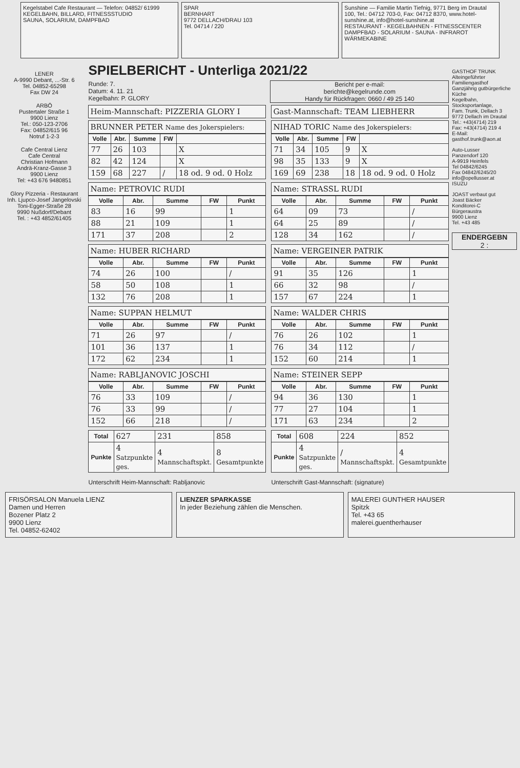Kegelstabel Cafe Restaurant — Telefon: 04852/ 61999
KEGELBAHN, BILLARD, FITNESSSTUDIO
SAUNA, SOLARIUM, DAMPFBAD
SPAR
BERNHART
9772 DELLACH/DRAU 103
Tel. 04714 / 220
Sunshine — Familie Martin Tiefnig, 9771 Berg im Drautal 100, Tel.: 04712 703-0, Fax: 04712 8370, www.hotel-sunshine.at, info@hotel-sunshine.at
RESTAURANT - KEGELBAHNEN - FITNESSCENTER DAMPFBAD - SOLARIUM - SAUNA - INFRAROT WÄRMEKABINE
LENER
A-9990 Debant, ...-Str. 6
Tel. 04852-65298
Fax DW 24
ARBÖ
Pustertaler Straße 1
9900 Lienz
Tel.: 050-123-2706
Fax: 04852/615 96
Notruf 1-2-3
Cafe Central Lienz
Cafe Central
Christian Hofmann
Andrä-Kranz-Gasse 3
9900 Lienz
Tel: +43 676 9480851
Glory Pizzeria - Restaurant
Inh. Ljupco-Josef Jangelovski
Toni-Egger-Straße 28
9990 Nußdorf/Debant
Tel. : +43 4852/61405
SPIELBERICHT - Unterliga 2021/22
Runde: 7.
Datum: 4. 11. 21
Kegelbahn: P. GLORY
Bericht per e-mail:
berichte@kegelrunde.com
Handy für Rückfragen: 0660 / 49 25 140
Heim-Mannschaft: PIZZERIA GLORY I
BRUNNER PETER Name des Jokerspielers:
| Volle | Abr. | Summe | FW | |
| --- | --- | --- | --- | --- |
| 77 | 26 | 103 | | X |
| 82 | 42 | 124 | | X |
| 159 | 68 | 227 | / | 18 od. 9 od. 0 Holz |
Name: PETROVIC RUDI
| Volle | Abr. | Summe | FW | Punkt |
| --- | --- | --- | --- | --- |
| 83 | 16 | 99 | | 1 |
| 88 | 21 | 109 | | 1 |
| 171 | 37 | 208 | | 2 |
Name: HUBER RICHARD
| Volle | Abr. | Summe | FW | Punkt |
| --- | --- | --- | --- | --- |
| 74 | 26 | 100 | | / |
| 58 | 50 | 108 | | 1 |
| 132 | 76 | 208 | | 1 |
Name: SUPPAN HELMUT
| Volle | Abr. | Summe | FW | Punkt |
| --- | --- | --- | --- | --- |
| 71 | 26 | 97 | | / |
| 101 | 36 | 137 | | 1 |
| 172 | 62 | 234 | | 1 |
Name: RABLJANOVIC JOSCHI
| Volle | Abr. | Summe | FW | Punkt |
| --- | --- | --- | --- | --- |
| 76 | 33 | 109 | | / |
| 76 | 33 | 99 | | / |
| 152 | 66 | 218 | | / |
| Total | 627 | 231 | 858 |
| Punkte | 4 Satzpunkte ges. | 4 Mannschaftspkt. | 8 Gesamtpunkte |
Gast-Mannschaft: TEAM LIEBHERR
NIHAD TORIC Name des Jokerspielers:
| Volle | Abr. | Summe | FW | |
| --- | --- | --- | --- | --- |
| 71 | 34 | 105 | 9 | X |
| 98 | 35 | 133 | 9 | X |
| 169 | 69 | 238 | 18 | 18 od. 9 od. 0 Holz |
Name: STRASSL RUDI
| Volle | Abr. | Summe | FW | Punkt |
| --- | --- | --- | --- | --- |
| 64 | 09 | 73 | | / |
| 64 | 25 | 89 | | / |
| 128 | 34 | 162 | | / |
Name: VERGEINER PATRIK
| Volle | Abr. | Summe | FW | Punkt |
| --- | --- | --- | --- | --- |
| 91 | 35 | 126 | | 1 |
| 66 | 32 | 98 | | / |
| 157 | 67 | 224 | | 1 |
Name: WALDER CHRIS
| Volle | Abr. | Summe | FW | Punkt |
| --- | --- | --- | --- | --- |
| 76 | 26 | 102 | | 1 |
| 76 | 34 | 112 | | / |
| 152 | 60 | 214 | | 1 |
Name: STEINER SEPP
| Volle | Abr. | Summe | FW | Punkt |
| --- | --- | --- | --- | --- |
| 94 | 36 | 130 | | 1 |
| 77 | 27 | 104 | | 1 |
| 171 | 63 | 234 | | 2 |
| Total | 608 | 224 | 852 |
| Punkte | 4 Satzpunkte ges. | / Mannschaftspkt. | 4 Gesamtpunkte |
Unterschrift Heim-Mannschaft: Rabljanovic
Unterschrift Gast-Mannschaft: (signature)
GASTHOF TRUNK
Alteingeführter Familiengasthof
Ganzjährig gutbürgerliche Küche
Kegelbahn, Stocksportanlage,
Fam. Trunk, Dellach 3
9772 Dellach im Drautal
Tel.: +43(4714) 219
Fax: +43(4714) 219 4
E-Mail: gasthof.trunk@aon.at
Auto-Lusser
Panzendorf 120
A-9919 Heinfels
Tel 04842/6245
Fax 04842/6245/20
info@opellusser.at
ISUZU
JOAST verbaut gut
Joast Bäcker
Konditorei-C
Bürgeraustra
9900 Lienz
Tel. +43 485
ENDERGEBN
2 :
FRISÖRSALON Manuela LIENZ
Damen und Herren
Bozener Platz 2
9900 Lienz
Tel. 04852-62402
LIENZER SPARKASSE
In jeder Beziehung zählen die Menschen.
MALEREI GUNTHER HAUSER
Spitzk
Tel. +43 65
malerei.guentherhauser